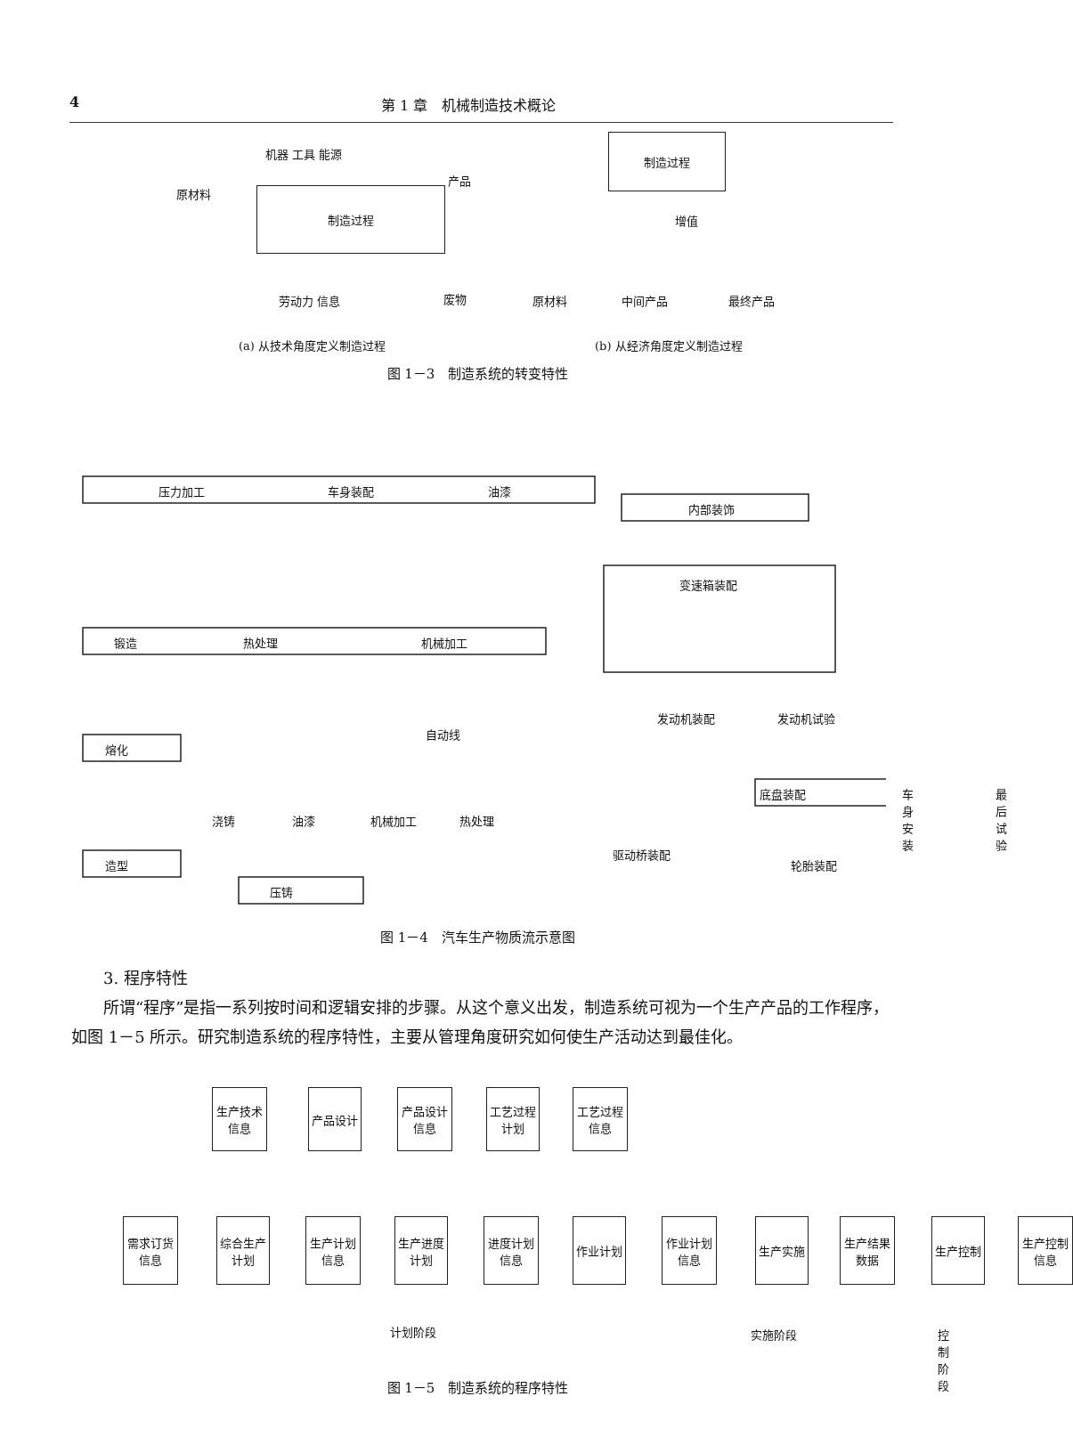4 第 1 章　机械制造技术概论
机器 工具 能源
原材料 制造过程
产品
劳动力 信息 废物
制造过程
增值
原材料 中间产品 最终产品
(a) 从技术角度定义制造过程 (b) 从经济角度定义制造过程
图 1－3　制造系统的转变特性
压力加工 车身装配 油漆
内部装饰
变速箱装配
锻造 热处理 机械加工
自动线
发动机装配 发动机试验
熔化
底盘装配 车身安装 最后试验
浇铸 油漆 机械加工 热处理
造型
驱动桥装配
轮胎装配
压铸
图 1－4　汽车生产物质流示意图
3. 程序特性
所谓“程序”是指一系列按时间和逻辑安排的步骤。从这个意义出发，制造系统可视为一个生产产品的工作程序，如图 1－5 所示。研究制造系统的程序特性，主要从管理角度研究如何使生产活动达到最佳化。
生产技术信息
产品设计
产品设计信息
工艺过程计划
工艺过程信息
需求订货信息
综合生产计划
生产计划信息
生产进度计划
进度计划信息
作业计划
作业计划信息
生产实施
生产结果数据
生产控制
生产控制信息
计划阶段 实施阶段 控制阶段
图 1－5　制造系统的程序特性